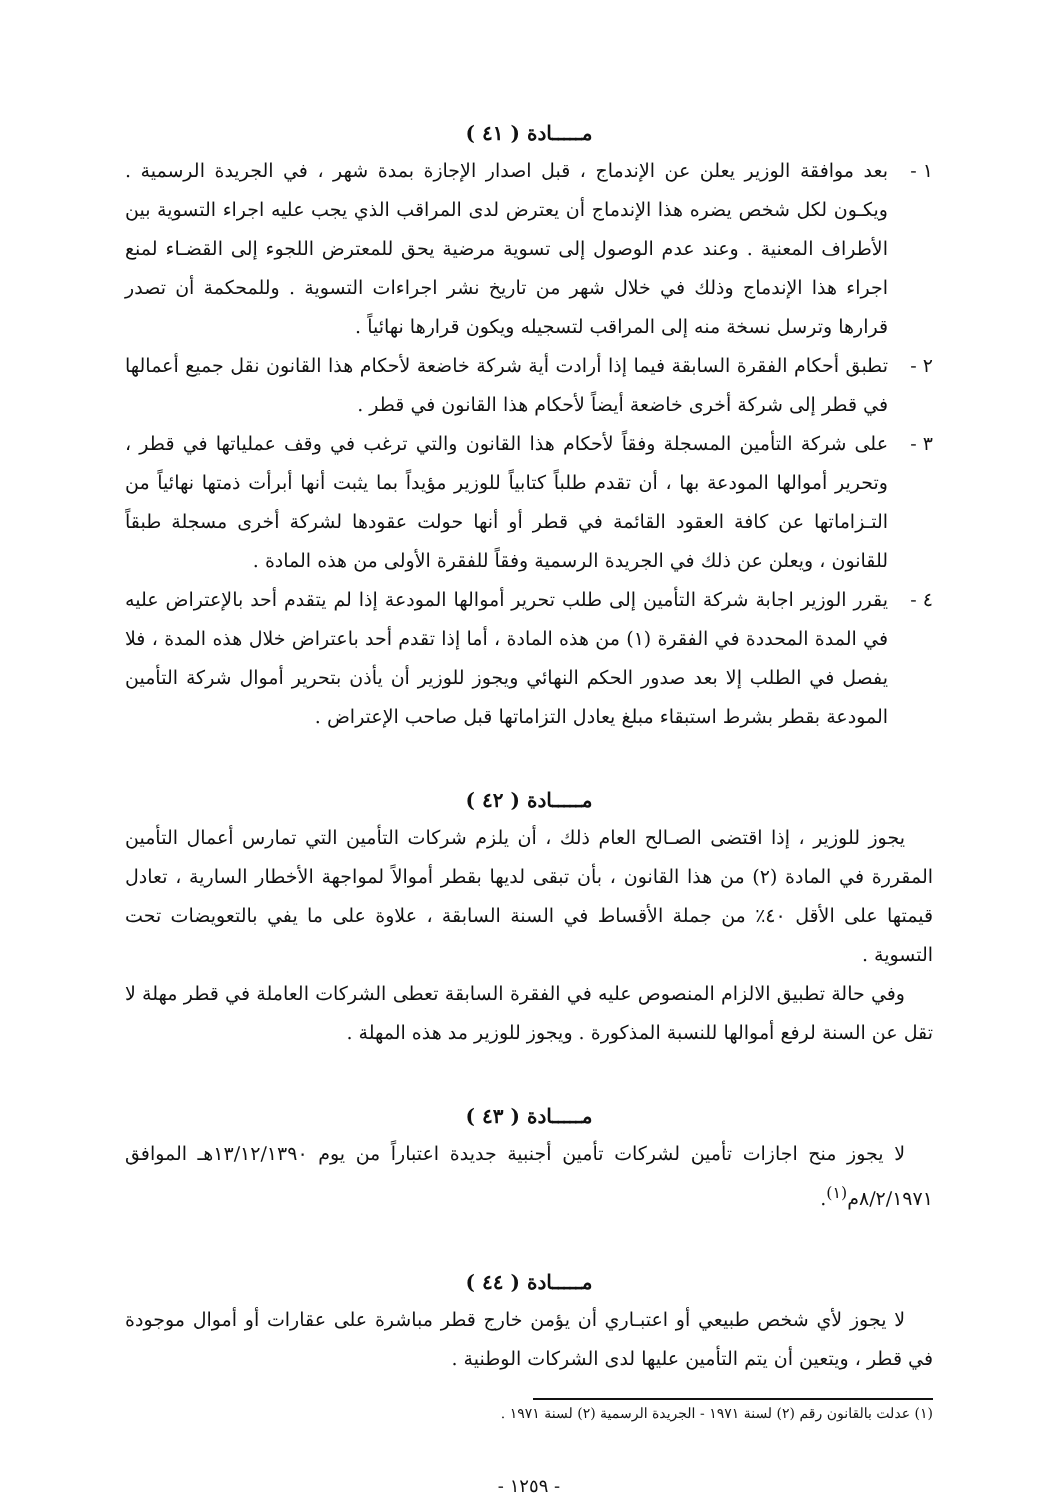مـــــادة ( ٤١ )
١ - بعد موافقة الوزير يعلن عن الإندماج ، قبل اصدار الإجازة بمدة شهر ، في الجريدة الرسمية . ويكـون لكل شخص يضره هذا الإندماج أن يعترض لدى المراقب الذي يجب عليه اجراء التسوية بين الأطراف المعنية . وعند عدم الوصول إلى تسوية مرضية يحق للمعترض اللجوء إلى القضـاء لمنع اجراء هذا الإندماج وذلك في خلال شهر من تاريخ نشر اجراءات التسوية . وللمحكمة أن تصدر قرارها وترسل نسخة منه إلى المراقب لتسجيله ويكون قرارها نهائياً .
٢ - تطبق أحكام الفقرة السابقة فيما إذا أرادت أية شركة خاضعة لأحكام هذا القانون نقل جميع أعمالها في قطر إلى شركة أخرى خاضعة أيضاً لأحكام هذا القانون في قطر .
٣ - على شركة التأمين المسجلة وفقاً لأحكام هذا القانون والتي ترغب في وقف عملياتها في قطر ، وتحرير أموالها المودعة بها ، أن تقدم طلباً كتابياً للوزير مؤيداً بما يثبت أنها أبرأت ذمتها نهائياً من التـزاماتها عن كافة العقود القائمة في قطر أو أنها حولت عقودها لشركة أخرى مسجلة طبقاً للقانون ، ويعلن عن ذلك في الجريدة الرسمية وفقاً للفقرة الأولى من هذه المادة .
٤ - يقرر الوزير اجابة شركة التأمين إلى طلب تحرير أموالها المودعة إذا لم يتقدم أحد بالإعتراض عليه في المدة المحددة في الفقرة (١) من هذه المادة ، أما إذا تقدم أحد باعتراض خلال هذه المدة ، فلا يفصل في الطلب إلا بعد صدور الحكم النهائي ويجوز للوزير أن يأذن بتحرير أموال شركة التأمين المودعة بقطر بشرط استبقاء مبلغ يعادل التزاماتها قبل صاحب الإعتراض .
مـــــادة ( ٤٢ )
يجوز للوزير ، إذا اقتضى الصـالح العام ذلك ، أن يلزم شركات التأمين التي تمارس أعمال التأمين المقررة في المادة (٢) من هذا القانون ، بأن تبقى لديها بقطر أموالاً لمواجهة الأخطار السارية ، تعادل قيمتها على الأقل ٤٠٪ من جملة الأقساط في السنة السابقة ، علاوة على ما يفي بالتعويضات تحت التسوية .
وفي حالة تطبيق الالزام المنصوص عليه في الفقرة السابقة تعطى الشركات العاملة في قطر مهلة لا تقل عن السنة لرفع أموالها للنسبة المذكورة . ويجوز للوزير مد هذه المهلة .
مـــــادة ( ٤٣ )
لا يجوز منح اجازات تأمين لشركات تأمين أجنبية جديدة اعتباراً من يوم ١٣/١٢/١٣٩٠هـ الموافق ٨/٢/١٩٧١م<sup>(١)</sup>.
مـــــادة ( ٤٤ )
لا يجوز لأي شخص طبيعي أو اعتبـاري أن يؤمن خارج قطر مباشرة على عقارات أو أموال موجودة في قطر ، ويتعين أن يتم التأمين عليها لدى الشركات الوطنية .
(١) عدلت بالقانون رقم (٢) لسنة ١٩٧١ - الجريدة الرسمية (٢) لسنة ١٩٧١ .
- ١٢٥٩ -